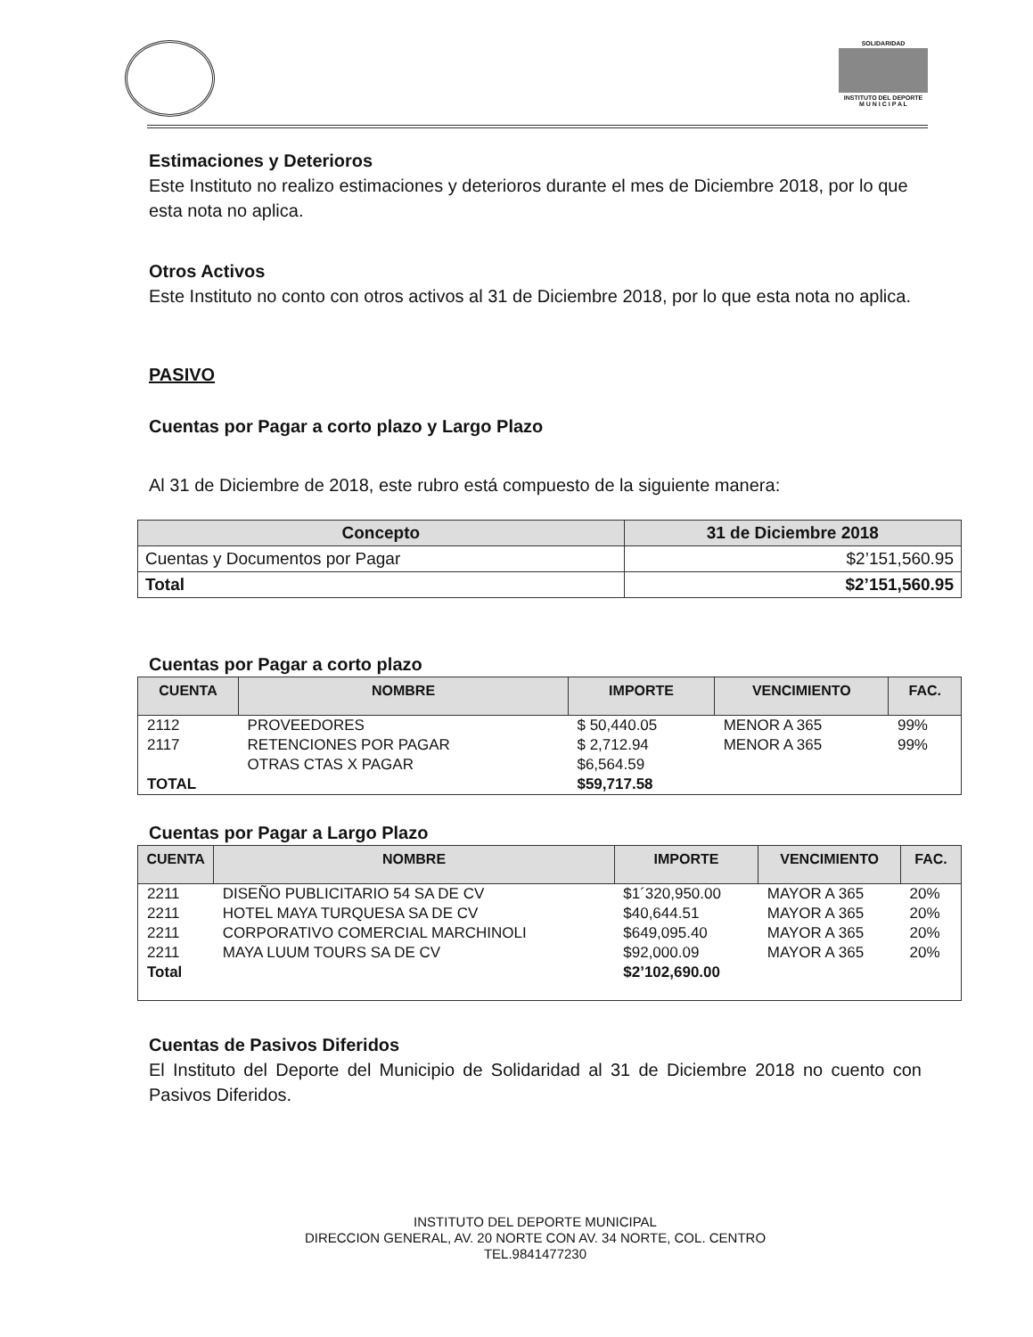SOLIDARIDAD
INSTITUTO DEL DEPORTE
M U N I C I P A L
Estimaciones y Deterioros
Este Instituto no realizo estimaciones y deterioros durante el mes de Diciembre 2018, por lo que esta nota no aplica.
Otros Activos
Este Instituto no conto con otros activos al 31 de Diciembre 2018, por lo que esta nota no aplica.
PASIVO
Cuentas por Pagar a corto plazo y Largo Plazo
Al 31 de Diciembre de 2018, este rubro está compuesto de la siguiente manera:
| Concepto | 31 de Diciembre 2018 |
| --- | --- |
| Cuentas y Documentos por Pagar | $2’151,560.95 |
| Total | $2’151,560.95 |
Cuentas por Pagar a corto plazo
| CUENTA | NOMBRE | IMPORTE | VENCIMIENTO | FAC. |
| --- | --- | --- | --- | --- |
| 2112 | PROVEEDORES | $ 50,440.05 | MENOR A 365 | 99% |
| 2117 | RETENCIONES POR PAGAR | $ 2,712.94 | MENOR A 365 | 99% |
| | OTRAS CTAS X PAGAR | $6,564.59 | | |
| TOTAL | | $59,717.58 | | |
Cuentas por Pagar a Largo Plazo
| CUENTA | NOMBRE | IMPORTE | VENCIMIENTO | FAC. |
| --- | --- | --- | --- | --- |
| 2211 | DISEÑO PUBLICITARIO 54 SA DE CV | $1´320,950.00 | MAYOR A 365 | 20% |
| 2211 | HOTEL MAYA TURQUESA SA DE CV | $40,644.51 | MAYOR A 365 | 20% |
| 2211 | CORPORATIVO COMERCIAL MARCHINOLI | $649,095.40 | MAYOR A 365 | 20% |
| 2211 | MAYA LUUM TOURS SA DE CV | $92,000.09 | MAYOR A 365 | 20% |
| Total | | $2’102,690.00 | | |
Cuentas de Pasivos Diferidos
El Instituto del Deporte del Municipio de Solidaridad al 31 de Diciembre 2018 no cuento con Pasivos Diferidos.
INSTITUTO DEL DEPORTE MUNICIPAL
DIRECCION GENERAL, AV. 20 NORTE CON AV. 34 NORTE, COL. CENTRO
TEL.9841477230